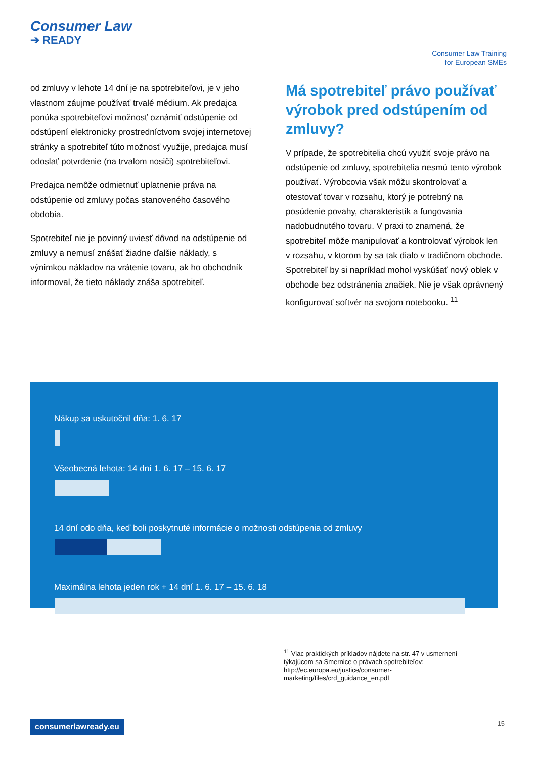Consumer Law
➔ READY
Consumer Law Training
for European SMEs
od zmluvy v lehote 14 dní je na spotrebiteľovi, je v jeho vlastnom záujme používať trvalé médium. Ak predajca ponúka spotrebiteľovi možnosť oznámiť odstúpenie od odstúpení elektronicky prostredníctvom svojej internetovej stránky a spotrebiteľ túto možnosť využije, predajca musí odoslať potvrdenie (na trvalom nosiči) spotrebiteľovi.
Predajca nemôže odmietnuť uplatnenie práva na odstúpenie od zmluvy počas stanoveného časového obdobia.
Spotrebiteľ nie je povinný uviesť dôvod na odstúpenie od zmluvy a nemusí znášať žiadne ďalšie náklady, s výnimkou nákladov na vrátenie tovaru, ak ho obchodník informoval, že tieto náklady znáša spotrebiteľ.
Má spotrebiteľ právo používať výrobok pred odstúpením od zmluvy?
V prípade, že spotrebitelia chcú využiť svoje právo na odstúpenie od zmluvy, spotrebitelia nesmú tento výrobok používať. Výrobcovia však môžu skontrolovať a otestovať tovar v rozsahu, ktorý je potrebný na posúdenie povahy, charakteristík a fungovania nadobudnutého tovaru. V praxi to znamená, že spotrebiteľ môže manipulovať a kontrolovať výrobok len v rozsahu, v ktorom by sa tak dialo v tradičnom obchode. Spotrebiteľ by si napríklad mohol vyskúšať nový oblek v obchode bez odstránenia značiek. Nie je však oprávnený konfigurovať softvér na svojom notebooku. <sup>11</sup>
Nákup sa uskutočnil dňa: 1. 6. 17
Všeobecná lehota: 14 dní 1. 6. 17 – 15. 6. 17
14 dní odo dňa, keď boli poskytnuté informácie o možnosti odstúpenia od zmluvy
Maximálna lehota jeden rok + 14 dní 1. 6. 17 – 15. 6. 18
<sup>11</sup> Viac praktických príkladov nájdete na str. 47 v usmernení týkajúcom sa Smernice o právach spotrebiteľov: http://ec.europa.eu/justice/consumer-marketing/files/crd_guidance_en.pdf
consumerlawready.eu 15